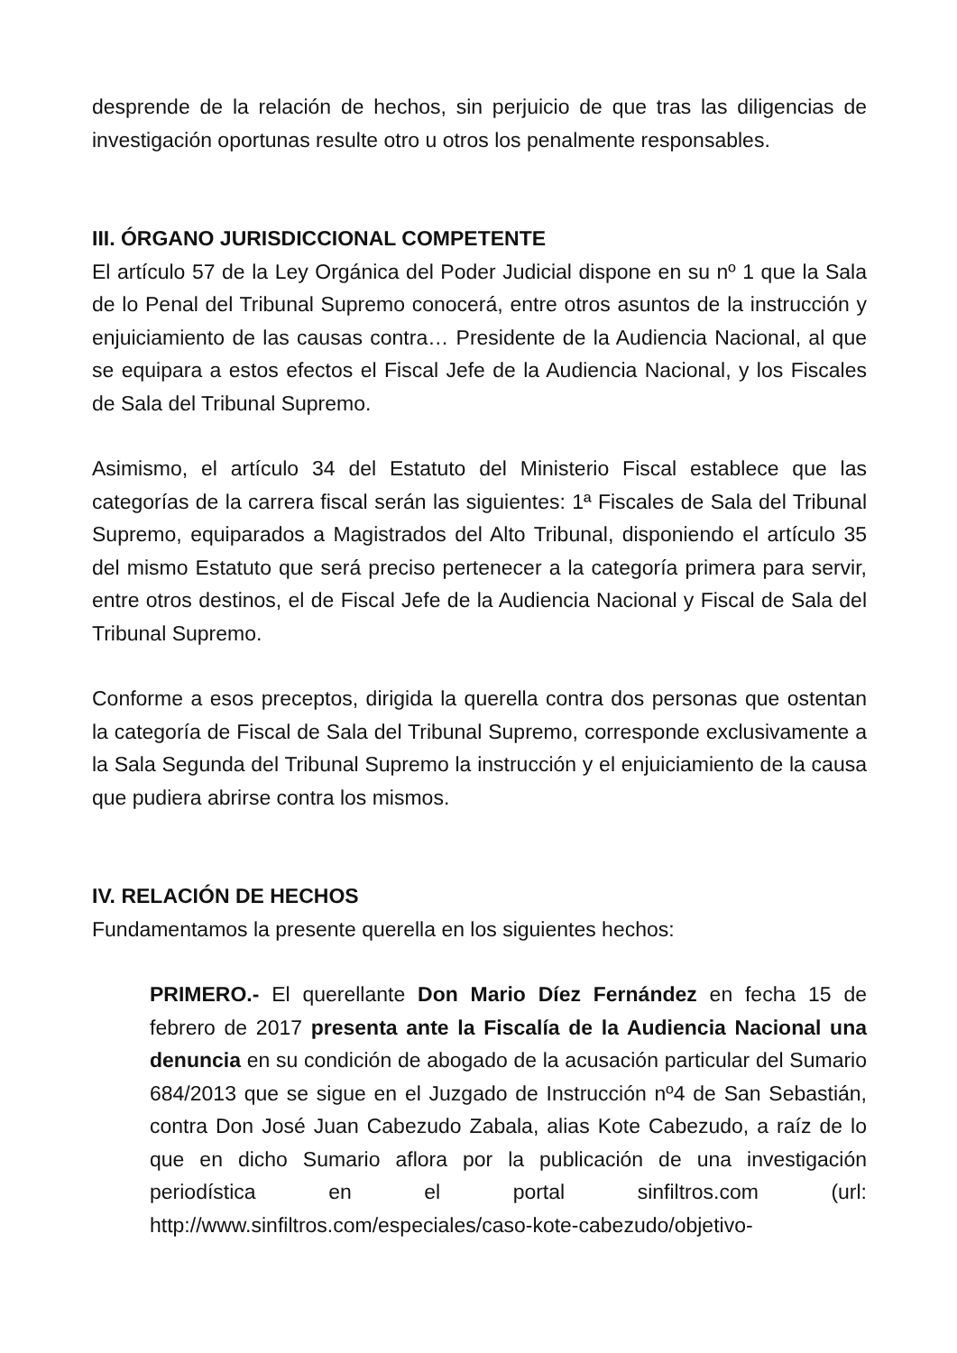desprende de la relación de hechos, sin perjuicio de que tras las diligencias de investigación oportunas resulte otro u otros los penalmente responsables.
III. ÓRGANO JURISDICCIONAL COMPETENTE
El artículo 57 de la Ley Orgánica del Poder Judicial dispone en su nº 1 que la Sala de lo Penal del Tribunal Supremo conocerá, entre otros asuntos de la instrucción y enjuiciamiento de las causas contra… Presidente de la Audiencia Nacional, al que se equipara a estos efectos el Fiscal Jefe de la Audiencia Nacional, y los Fiscales de Sala del Tribunal Supremo.
Asimismo, el artículo 34 del Estatuto del Ministerio Fiscal establece que las categorías de la carrera fiscal serán las siguientes: 1ª Fiscales de Sala del Tribunal Supremo, equiparados a Magistrados del Alto Tribunal, disponiendo el artículo 35 del mismo Estatuto que será preciso pertenecer a la categoría primera para servir, entre otros destinos, el de Fiscal Jefe de la Audiencia Nacional y Fiscal de Sala del Tribunal Supremo.
Conforme a esos preceptos, dirigida la querella contra dos personas que ostentan la categoría de Fiscal de Sala del Tribunal Supremo, corresponde exclusivamente a la Sala Segunda del Tribunal Supremo la instrucción y el enjuiciamiento de la causa que pudiera abrirse contra los mismos.
IV. RELACIÓN DE HECHOS
Fundamentamos la presente querella en los siguientes hechos:
PRIMERO.- El querellante Don Mario Díez Fernández en fecha 15 de febrero de 2017 presenta ante la Fiscalía de la Audiencia Nacional una denuncia en su condición de abogado de la acusación particular del Sumario 684/2013 que se sigue en el Juzgado de Instrucción nº4 de San Sebastián, contra Don José Juan Cabezudo Zabala, alias Kote Cabezudo, a raíz de lo que en dicho Sumario aflora por la publicación de una investigación periodística en el portal sinfiltros.com (url: http://www.sinfiltros.com/especiales/caso-kote-cabezudo/objetivo-